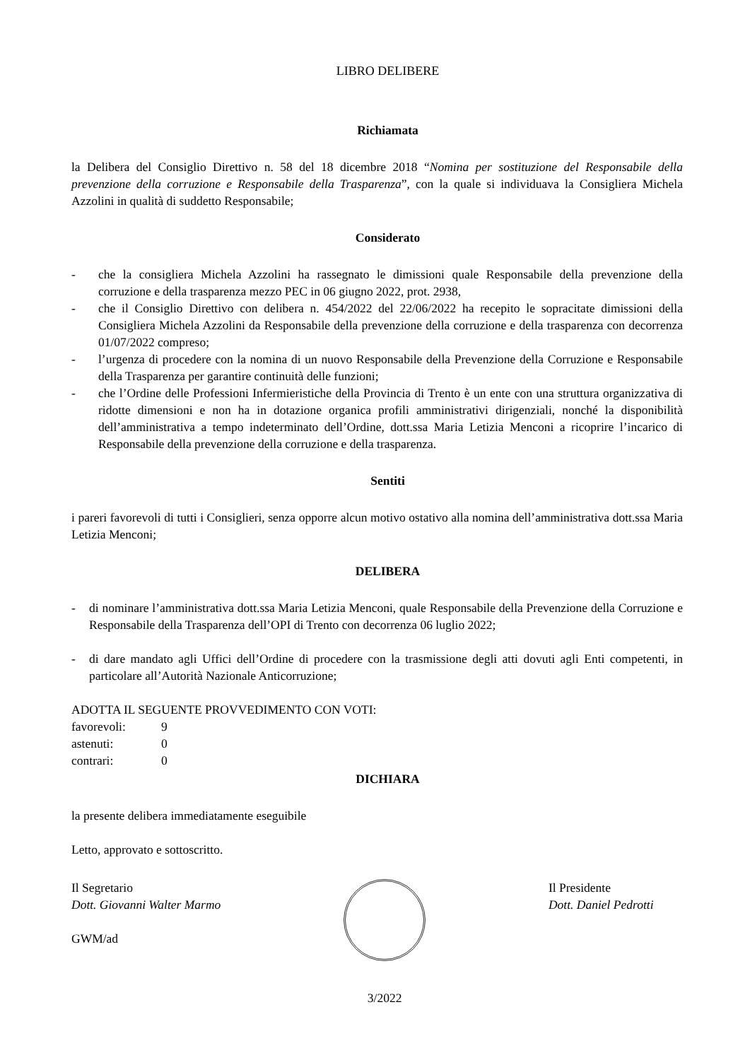LIBRO DELIBERE
Richiamata
la Delibera del Consiglio Direttivo n. 58 del 18 dicembre 2018 “Nomina per sostituzione del Responsabile della prevenzione della corruzione e Responsabile della Trasparenza”, con la quale si individuava la Consigliera Michela Azzolini in qualità di suddetto Responsabile;
Considerato
- che la consigliera Michela Azzolini ha rassegnato le dimissioni quale Responsabile della prevenzione della corruzione e della trasparenza mezzo PEC in 06 giugno 2022, prot. 2938,
- che il Consiglio Direttivo con delibera n. 454/2022 del 22/06/2022 ha recepito le sopracitate dimissioni della Consigliera Michela Azzolini da Responsabile della prevenzione della corruzione e della trasparenza con decorrenza 01/07/2022 compreso;
- l’urgenza di procedere con la nomina di un nuovo Responsabile della Prevenzione della Corruzione e Responsabile della Trasparenza per garantire continuità delle funzioni;
- che l’Ordine delle Professioni Infermieristiche della Provincia di Trento è un ente con una struttura organizzativa di ridotte dimensioni e non ha in dotazione organica profili amministrativi dirigenziali, nonché la disponibilità dell’amministrativa a tempo indeterminato dell’Ordine, dott.ssa Maria Letizia Menconi a ricoprire l’incarico di Responsabile della prevenzione della corruzione e della trasparenza.
Sentiti
i pareri favorevoli di tutti i Consiglieri, senza opporre alcun motivo ostativo alla nomina dell’amministrativa dott.ssa Maria Letizia Menconi;
DELIBERA
- di nominare l’amministrativa dott.ssa Maria Letizia Menconi, quale Responsabile della Prevenzione della Corruzione e Responsabile della Trasparenza dell’OPI di Trento con decorrenza 06 luglio 2022;
- di dare mandato agli Uffici dell’Ordine di procedere con la trasmissione degli atti dovuti agli Enti competenti, in particolare all’Autorità Nazionale Anticorruzione;
ADOTTA IL SEGUENTE PROVVEDIMENTO CON VOTI:
| favorevoli: | 9 |
| astenuti: | 0 |
| contrari: | 0 |
DICHIARA
la presente delibera immediatamente eseguibile
Letto, approvato e sottoscritto.
Il Segretario
Dott. Giovanni Walter Marmo
GWM/ad
3/2022 Il Presidente
Dott. Daniel Pedrotti